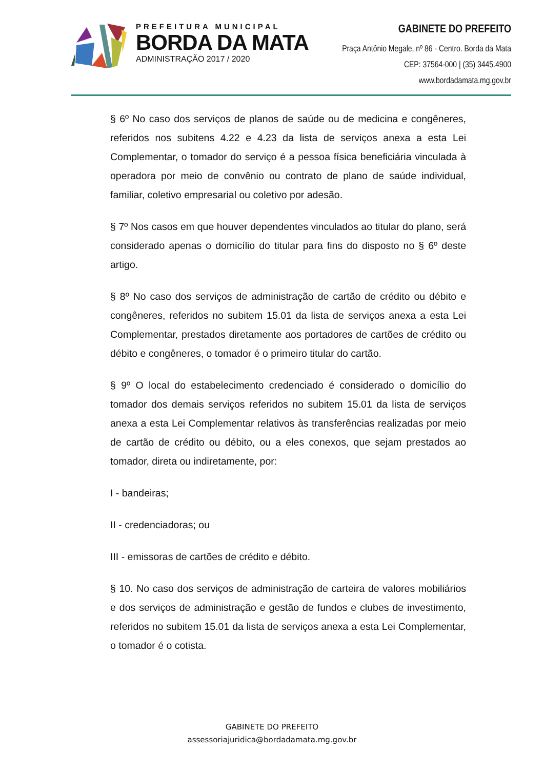PREFEITURA MUNICIPAL
BORDA DA MATA
ADMINISTRAÇÃO 2017 / 2020
GABINETE DO PREFEITO
Praça Antônio Megale, nº 86 - Centro. Borda da Mata
CEP: 37564-000 | (35) 3445.4900
www.bordadamata.mg.gov.br
§ 6º No caso dos serviços de planos de saúde ou de medicina e congêneres, referidos nos subitens 4.22 e 4.23 da lista de serviços anexa a esta Lei Complementar, o tomador do serviço é a pessoa física beneficiária vinculada à operadora por meio de convênio ou contrato de plano de saúde individual, familiar, coletivo empresarial ou coletivo por adesão.
§ 7º Nos casos em que houver dependentes vinculados ao titular do plano, será considerado apenas o domicílio do titular para fins do disposto no § 6º deste artigo.
§ 8º No caso dos serviços de administração de cartão de crédito ou débito e congêneres, referidos no subitem 15.01 da lista de serviços anexa a esta Lei Complementar, prestados diretamente aos portadores de cartões de crédito ou débito e congêneres, o tomador é o primeiro titular do cartão.
§ 9º O local do estabelecimento credenciado é considerado o domicílio do tomador dos demais serviços referidos no subitem 15.01 da lista de serviços anexa a esta Lei Complementar relativos às transferências realizadas por meio de cartão de crédito ou débito, ou a eles conexos, que sejam prestados ao tomador, direta ou indiretamente, por:
I - bandeiras;
II - credenciadoras; ou
III - emissoras de cartões de crédito e débito.
§ 10. No caso dos serviços de administração de carteira de valores mobiliários e dos serviços de administração e gestão de fundos e clubes de investimento, referidos no subitem 15.01 da lista de serviços anexa a esta Lei Complementar, o tomador é o cotista.
GABINETE DO PREFEITO
assessoriajuridica@bordadamata.mg.gov.br